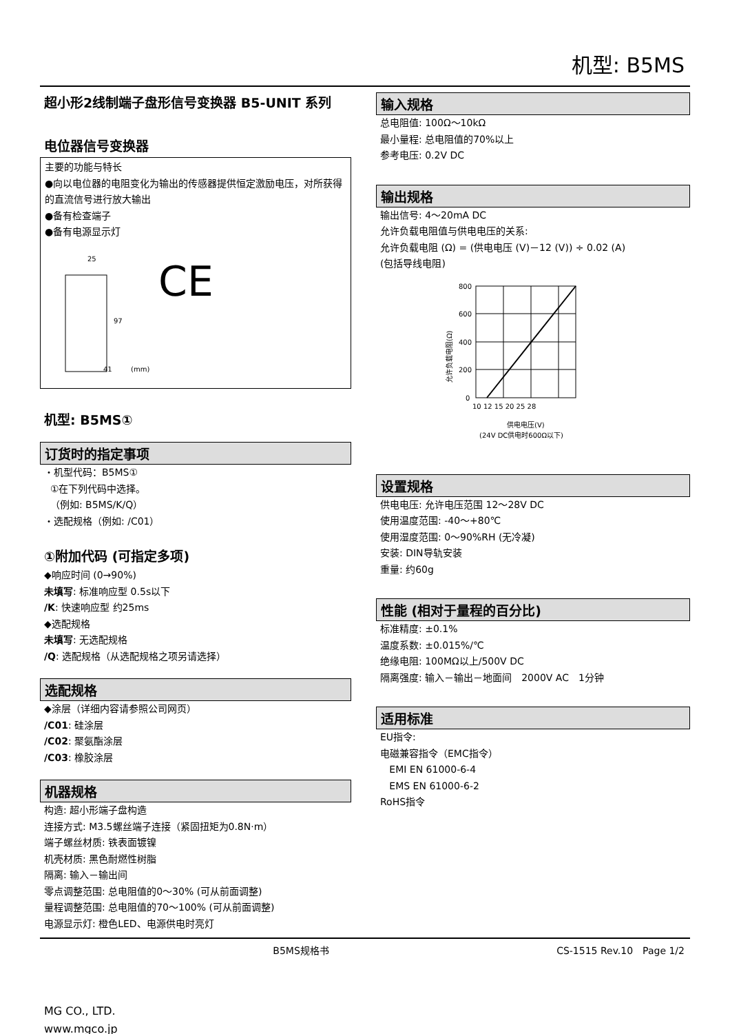机型: B5MS
超小形2线制端子盘形信号变换器 B5-UNIT 系列
电位器信号变换器
主要的功能与特长
●向以电位器的电阻变化为输出的传感器提供恒定激励电压，对所获得的直流信号进行放大输出
●备有检查端子
●备有电源显示灯
25
97
41
(mm)
CE
机型: B5MS①
订货时的指定事项
・机型代码：B5MS①
①在下列代码中选择。
（例如: B5MS/K/Q）
・选配规格（例如: /C01）
①附加代码 (可指定多项)
◆响应时间 (0→90%)
未填写: 标准响应型 0.5s以下
/K: 快速响应型 约25ms
◆选配规格
未填写: 无选配规格
/Q: 选配规格（从选配规格之项另请选择）
选配规格
◆涂层（详细内容请参照公司网页）
/C01: 硅涂层
/C02: 聚氨酯涂层
/C03: 橡胶涂层
机器规格
构造: 超小形端子盘构造
连接方式: M3.5螺丝端子连接（紧固扭矩为0.8N·m）
端子螺丝材质: 铁表面镀镍
机壳材质: 黑色耐燃性树脂
隔离: 输入－输出间
零点调整范围: 总电阻值的0～30% (可从前面调整)
量程调整范围: 总电阻值的70～100% (可从前面调整)
电源显示灯: 橙色LED、电源供电时亮灯
输入规格
总电阻值: 100Ω～10kΩ
最小量程: 总电阻值的70%以上
参考电压: 0.2V DC
输出规格
输出信号: 4～20mA DC
允许负载电阻值与供电电压的关系:
允许负载电阻 (Ω) = (供电电压 (V)－12 (V)) ÷ 0.02 (A)
(包括导线电阻)
允许负载电阻(Ω)
800
600
400
200
0
10 12 15 20 25 28
供电电压(V)
(24V DC供电时600Ω以下)
设置规格
供电电压: 允许电压范围 12～28V DC
使用温度范围: -40～+80℃
使用湿度范围: 0～90%RH (无冷凝)
安装: DIN导轨安装
重量: 约60g
性能 (相对于量程的百分比)
标准精度: ±0.1%
温度系数: ±0.015%/℃
绝缘电阻: 100MΩ以上/500V DC
隔离强度: 输入－输出－地面间　2000V AC　1分钟
适用标准
EU指令:
电磁兼容指令（EMC指令）
EMI EN 61000-6-4
EMS EN 61000-6-2
RoHS指令
B5MS规格书 CS-1515 Rev.10　Page 1/2
MG CO., LTD.
www.mgco.jp